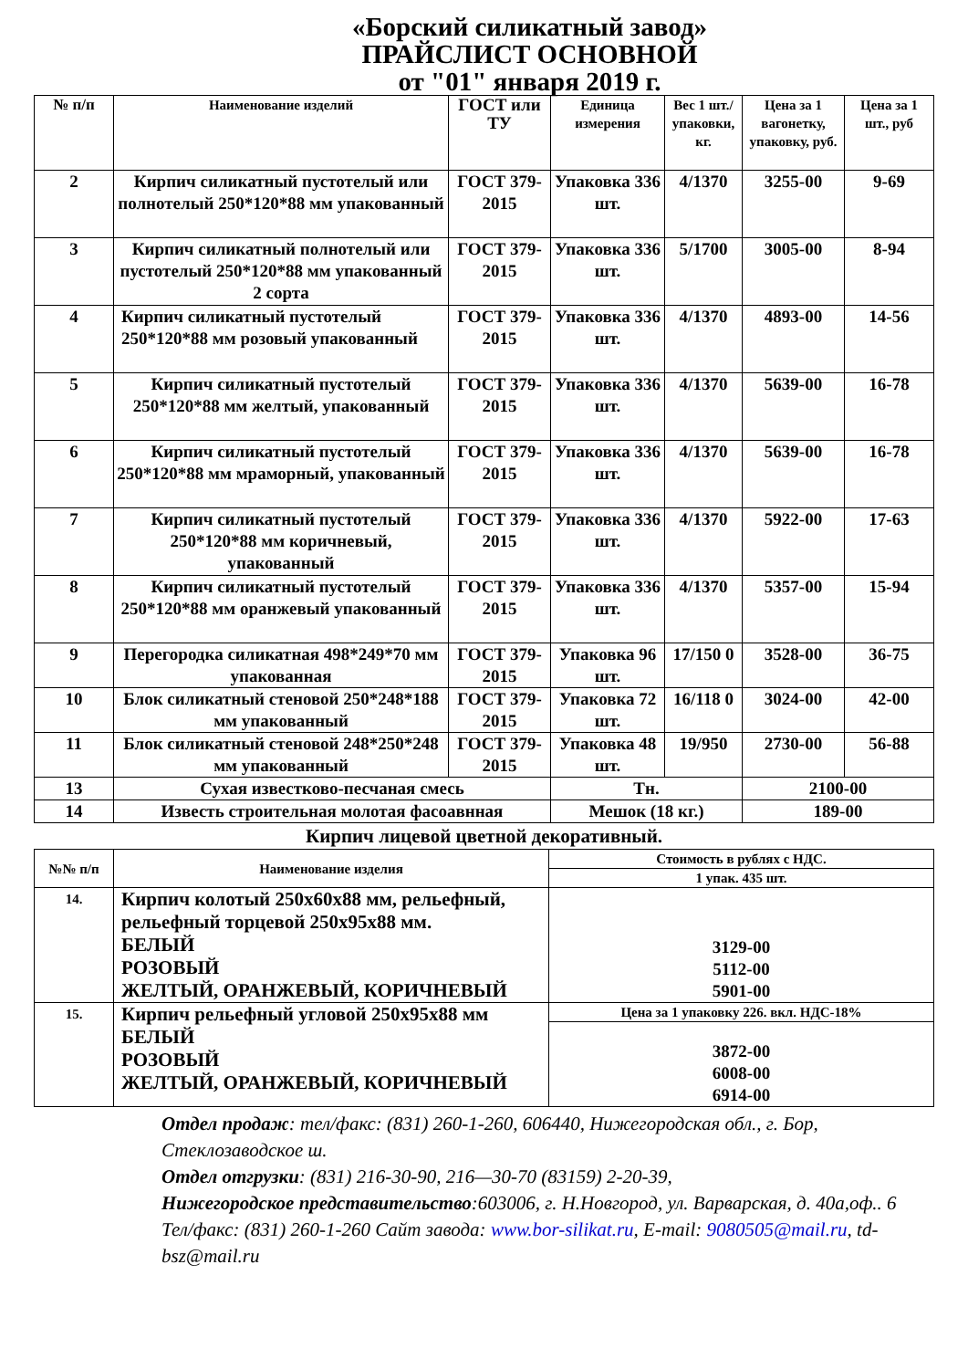«Борский силикатный завод»
ПРАЙСЛИСТ ОСНОВНОЙ
от "01" января 2019 г.
| № п/п | Наименование изделий | ГОСТ или ТУ | Единица измерения | Вес 1 шт./упаковки, кг. | Цена за 1 вагонетку, упаковку, руб. | Цена за 1 шт., руб |
| --- | --- | --- | --- | --- | --- | --- |
| 2 | Кирпич силикатный пустотелый или полнотелый 250*120*88 мм упакованный | ГОСТ 379-2015 | Упаковка 336 шт. | 4/1370 | 3255-00 | 9-69 |
| 3 | Кирпич силикатный полнотелый или пустотелый 250*120*88 мм упакованный 2 сорта | ГОСТ 379-2015 | Упаковка 336 шт. | 5/1700 | 3005-00 | 8-94 |
| 4 | Кирпич силикатный пустотелый 250*120*88 мм розовый упакованный | ГОСТ 379-2015 | Упаковка 336 шт. | 4/1370 | 4893-00 | 14-56 |
| 5 | Кирпич силикатный пустотелый 250*120*88 мм желтый, упакованный | ГОСТ 379-2015 | Упаковка 336 шт. | 4/1370 | 5639-00 | 16-78 |
| 6 | Кирпич силикатный пустотелый 250*120*88 мм мраморный, упакованный | ГОСТ 379-2015 | Упаковка 336 шт. | 4/1370 | 5639-00 | 16-78 |
| 7 | Кирпич силикатный пустотелый 250*120*88 мм коричневый, упакованный | ГОСТ 379-2015 | Упаковка 336 шт. | 4/1370 | 5922-00 | 17-63 |
| 8 | Кирпич силикатный пустотелый 250*120*88 мм оранжевый упакованный | ГОСТ 379-2015 | Упаковка 336 шт. | 4/1370 | 5357-00 | 15-94 |
| 9 | Перегородка силикатная 498*249*70 мм упакованная | ГОСТ 379-2015 | Упаковка 96 шт. | 17/150 0 | 3528-00 | 36-75 |
| 10 | Блок силикатный стеновой 250*248*188 мм упакованный | ГОСТ 379-2015 | Упаковка 72 шт. | 16/118 0 | 3024-00 | 42-00 |
| 11 | Блок силикатный стеновой 248*250*248 мм упакованный | ГОСТ 379-2015 | Упаковка 48 шт. | 19/950 | 2730-00 | 56-88 |
| 13 | Сухая известково-песчаная смесь | | Тн. | | 2100-00 | |
| 14 | Известь строительная молотая фасоавнная | | Мешок (18 кг.) | | 189-00 | |
Кирпич лицевой цветной декоративный.
| №№ п/п | Наименование изделия | Стоимость в рублях с НДС. |
| --- | --- | --- |
| | | 1 упак. 435 шт. |
| 14. | Кирпич колотый 250х60х88 мм, рельефный, рельефный торцевой 250х95х88 мм. БЕЛЫЙ РОЗОВЫЙ ЖЕЛТЫЙ, ОРАНЖЕВЫЙ, КОРИЧНЕВЫЙ | 3129-00 5112-00 5901-00 |
| 15. | Кирпич рельефный угловой 250х95х88 мм БЕЛЫЙ РОЗОВЫЙ ЖЕЛТЫЙ, ОРАНЖЕВЫЙ, КОРИЧНЕВЫЙ | Цена за 1 упаковку 226. вкл. НДС-18% |
| | | 3872-00 6008-00 6914-00 |
Отдел продаж: тел/факс: (831) 260-1-260, 606440, Нижегородская обл., г. Бор, Стеклозаводское ш.
Отдел отгрузки: (831) 216-30-90, 216—30-70 (83159) 2-20-39,
Нижегородское представительство:603006, г. Н.Новгород, ул. Варварская, д. 40а,оф.. 6
Тел/факс: (831) 260-1-260 Сайт завода: www.bor-silikat.ru, E-mail: 9080505@mail.ru, td-bsz@mail.ru